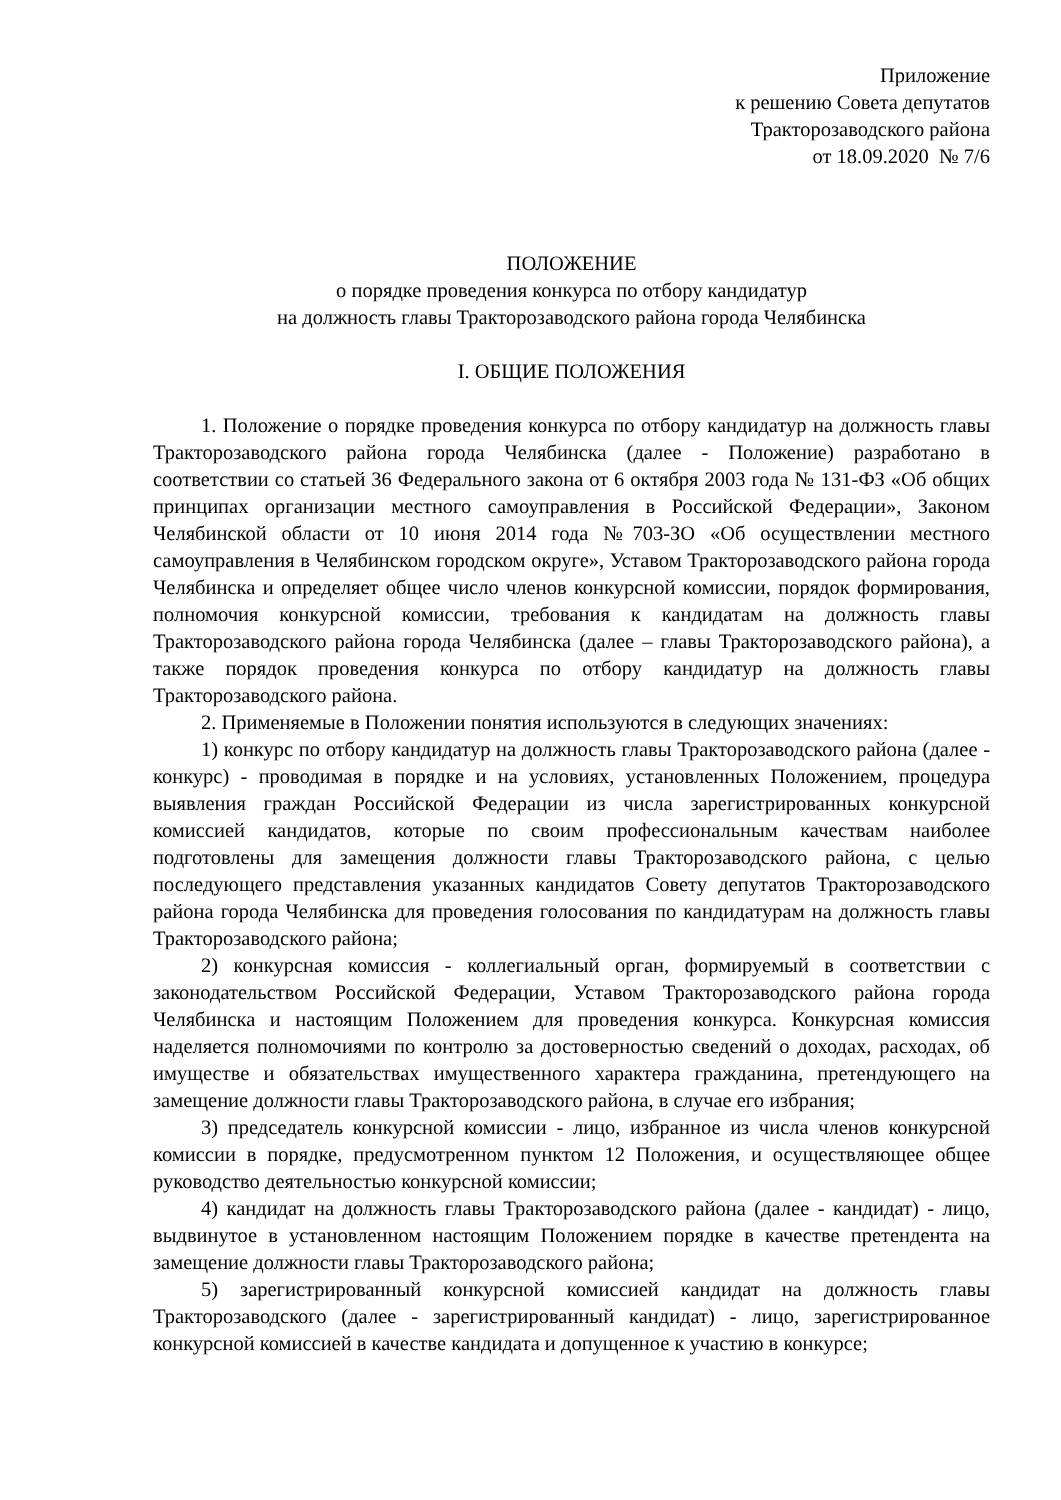Приложение
к решению Совета депутатов
Тракторозаводского района
от 18.09.2020 № 7/6
ПОЛОЖЕНИЕ
о порядке проведения конкурса по отбору кандидатур
на должность главы Тракторозаводского района города Челябинска
I. ОБЩИЕ ПОЛОЖЕНИЯ
1. Положение о порядке проведения конкурса по отбору кандидатур на должность главы Тракторозаводского района города Челябинска (далее - Положение) разработано в соответствии со статьей 36 Федерального закона от 6 октября 2003 года № 131-ФЗ «Об общих принципах организации местного самоуправления в Российской Федерации», Законом Челябинской области от 10 июня 2014 года №703-ЗО «Об осуществлении местного самоуправления в Челябинском городском округе», Уставом Тракторозаводского района города Челябинска и определяет общее число членов конкурсной комиссии, порядок формирования, полномочия конкурсной комиссии, требования к кандидатам на должность главы Тракторозаводского района города Челябинска (далее – главы Тракторозаводского района), а также порядок проведения конкурса по отбору кандидатур на должность главы Тракторозаводского района.
2. Применяемые в Положении понятия используются в следующих значениях:
1) конкурс по отбору кандидатур на должность главы Тракторозаводского района (далее - конкурс) - проводимая в порядке и на условиях, установленных Положением, процедура выявления граждан Российской Федерации из числа зарегистрированных конкурсной комиссией кандидатов, которые по своим профессиональным качествам наиболее подготовлены для замещения должности главы Тракторозаводского района, с целью последующего представления указанных кандидатов Совету депутатов Тракторозаводского района города Челябинска для проведения голосования по кандидатурам на должность главы Тракторозаводского района;
2) конкурсная комиссия - коллегиальный орган, формируемый в соответствии с законодательством Российской Федерации, Уставом Тракторозаводского района города Челябинска и настоящим Положением для проведения конкурса. Конкурсная комиссия наделяется полномочиями по контролю за достоверностью сведений о доходах, расходах, об имуществе и обязательствах имущественного характера гражданина, претендующего на замещение должности главы Тракторозаводского района, в случае его избрания;
3) председатель конкурсной комиссии - лицо, избранное из числа членов конкурсной комиссии в порядке, предусмотренном пунктом 12 Положения, и осуществляющее общее руководство деятельностью конкурсной комиссии;
4) кандидат на должность главы Тракторозаводского района (далее - кандидат) - лицо, выдвинутое в установленном настоящим Положением порядке в качестве претендента на замещение должности главы Тракторозаводского района;
5) зарегистрированный конкурсной комиссией кандидат на должность главы Тракторозаводского (далее - зарегистрированный кандидат) - лицо, зарегистрированное конкурсной комиссией в качестве кандидата и допущенное к участию в конкурсе;